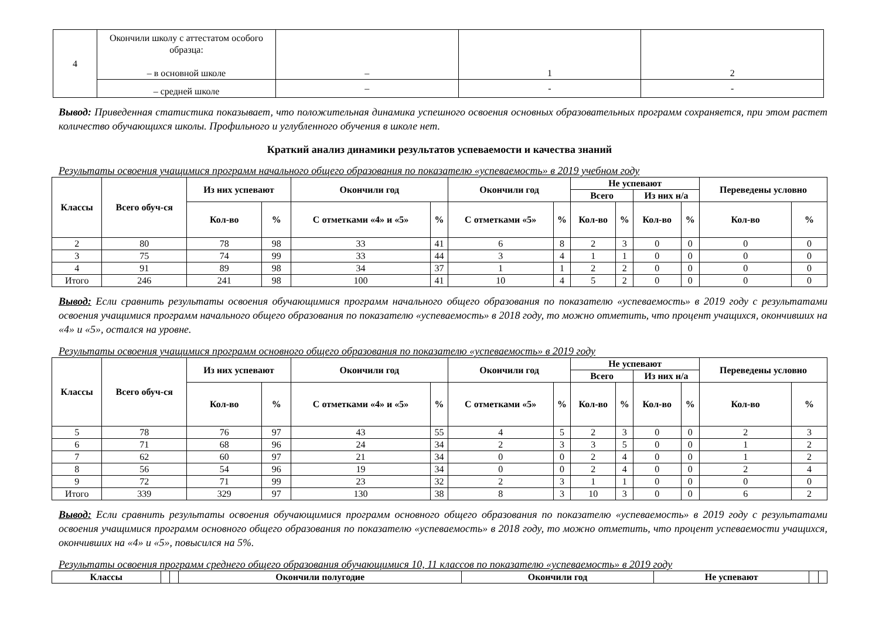| 4 | Окончили школу с аттестатом особого образца: – в основной школе | – | 1 | 2 |
| | – средней школе | – | - | - |
Вывод: Приведенная статистика показывает, что положительная динамика успешного освоения основных образовательных программ сохраняется, при этом растет количество обучающихся школы. Профильного и углубленного обучения в школе нет.
Краткий анализ динамики результатов успеваемости и качества знаний
Результаты освоения учащимися программ начального общего образования по показателю «успеваемость» в 2019 учебном году
| Классы | Всего обуч-ся | Из них успевают | | Окончили год | | Окончили год | | Не успевают | | | | Переведены условно | |
| --- | --- | --- | --- | --- | --- | --- | --- | --- | --- | --- | --- | --- | --- |
| | | | | | | | | Всего | | Из них н/а | | | |
| | | Кол-во | % | С отметками «4» и «5» | % | С отметками «5» | % | Кол-во | % | Кол-во | % | Кол-во | % |
| 2 | 80 | 78 | 98 | 33 | 41 | 6 | 8 | 2 | 3 | 0 | 0 | 0 | 0 |
| 3 | 75 | 74 | 99 | 33 | 44 | 3 | 4 | 1 | 1 | 0 | 0 | 0 | 0 |
| 4 | 91 | 89 | 98 | 34 | 37 | 1 | 1 | 2 | 2 | 0 | 0 | 0 | 0 |
| Итого | 246 | 241 | 98 | 100 | 41 | 10 | 4 | 5 | 2 | 0 | 0 | 0 | 0 |
Вывод: Если сравнить результаты освоения обучающимися программ начального общего образования по показателю «успеваемость» в 2019 году с результатами освоения учащимися программ начального общего образования по показателю «успеваемость» в 2018 году, то можно отметить, что процент учащихся, окончивших на «4» и «5», остался на уровне.
Результаты освоения учащимися программ основного общего образования по показателю «успеваемость» в 2019 году
| Классы | Всего обуч-ся | Из них успевают | | Окончили год | | Окончили год | | Не успевают | | | | Переведены условно | |
| --- | --- | --- | --- | --- | --- | --- | --- | --- | --- | --- | --- | --- | --- |
| | | | | | | | | Всего | | Из них н/а | | | |
| | | Кол-во | % | С отметками «4» и «5» | % | С отметками «5» | % | Кол-во | % | Кол-во | % | Кол-во | % |
| 5 | 78 | 76 | 97 | 43 | 55 | 4 | 5 | 2 | 3 | 0 | 0 | 2 | 3 |
| 6 | 71 | 68 | 96 | 24 | 34 | 2 | 3 | 3 | 5 | 0 | 0 | 1 | 2 |
| 7 | 62 | 60 | 97 | 21 | 34 | 0 | 0 | 2 | 4 | 0 | 0 | 1 | 2 |
| 8 | 56 | 54 | 96 | 19 | 34 | 0 | 0 | 2 | 4 | 0 | 0 | 2 | 4 |
| 9 | 72 | 71 | 99 | 23 | 32 | 2 | 3 | 1 | 1 | 0 | 0 | 0 | 0 |
| Итого | 339 | 329 | 97 | 130 | 38 | 8 | 3 | 10 | 3 | 0 | 0 | 6 | 2 |
Вывод: Если сравнить результаты освоения обучающимися программ основного общего образования по показателю «успеваемость» в 2019 году с результатами освоения учащимися программ основного общего образования по показателю «успеваемость» в 2018 году, то можно отметить, что процент успеваемости учащихся, окончивших на «4» и «5», повысился на 5%.
Результаты освоения программ среднего общего образования обучающимися 10, 11 классов по показателю «успеваемость» в 2019 году
| Классы | | | Окончили полугодие | Окончили год | Не успевают | | |
| --- | --- | --- | --- | --- | --- | --- | --- |